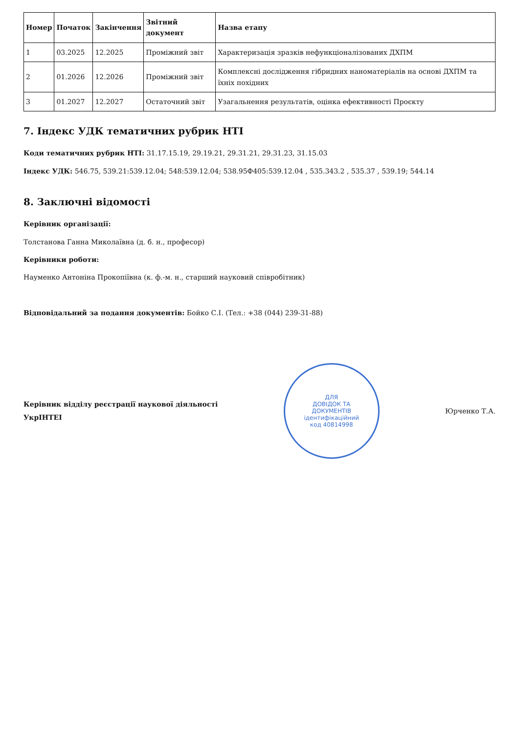| Номер | Початок | Закінчення | Звітний документ | Назва етапу |
| --- | --- | --- | --- | --- |
| 1 | 03.2025 | 12.2025 | Проміжний звіт | Характеризація зразків нефункціоналізованих ДХПМ |
| 2 | 01.2026 | 12.2026 | Проміжний звіт | Комплексні дослідження гібридних наноматеріалів на основі ДХПМ та їхніх похідних |
| 3 | 01.2027 | 12.2027 | Остаточний звіт | Узагальнення результатів, оцінка ефективності Проєкту |
7. Індекс УДК тематичних рубрик НТІ
Коди тематичних рубрик НТІ: 31.17.15.19, 29.19.21, 29.31.21, 29.31.23, 31.15.03
Індекс УДК: 546.75, 539.21:539.12.04; 548:539.12.04; 538.95Ф405:539.12.04 , 535.343.2 , 535.37 , 539.19; 544.14
8. Заключні відомості
Керівник організації:
Толстанова Ганна Миколаївна (д. б. н., професор)
Керівники роботи:
Науменко Антоніна Прокопіївна (к. ф.-м. н., старший науковий співробітник)
Відповідальний за подання документів: Бойко С.І. (Тел.: +38 (044) 239-31-88)
Керівник відділу реєстрації наукової діяльності
УкрІНТЕІ
ДЛЯ
ДОВІДОК ТА
ДОКУМЕНТІВ
ідентифікаційний
код 40814998
Юрченко Т.А.